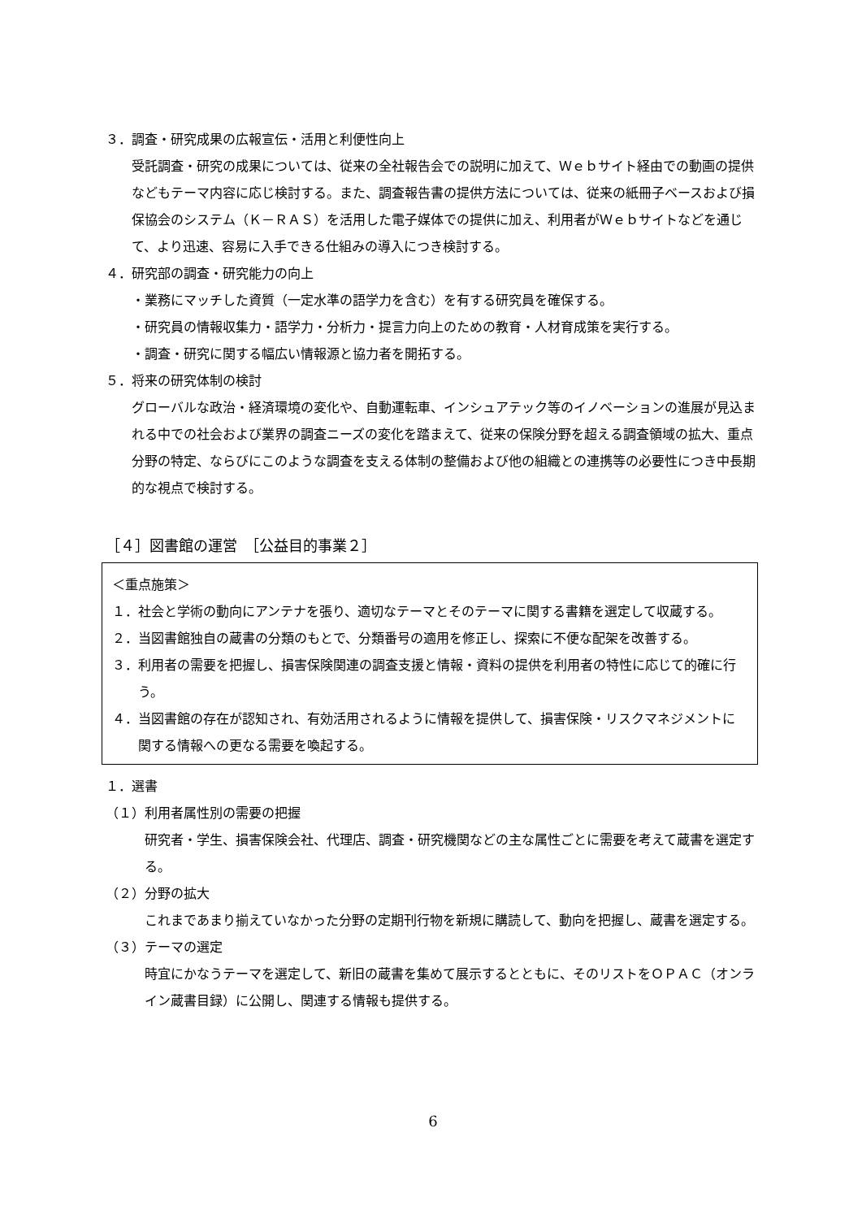３．調査・研究成果の広報宣伝・活用と利便性向上
受託調査・研究の成果については、従来の全社報告会での説明に加えて、Ｗｅｂサイト経由での動画の提供などもテーマ内容に応じ検討する。また、調査報告書の提供方法については、従来の紙冊子ベースおよび損保協会のシステム（Ｋ－ＲＡＳ）を活用した電子媒体での提供に加え、利用者がＷｅｂサイトなどを通じて、より迅速、容易に入手できる仕組みの導入につき検討する。
４．研究部の調査・研究能力の向上
・業務にマッチした資質（一定水準の語学力を含む）を有する研究員を確保する。
・研究員の情報収集力・語学力・分析力・提言力向上のための教育・人材育成策を実行する。
・調査・研究に関する幅広い情報源と協力者を開拓する。
５．将来の研究体制の検討
グローバルな政治・経済環境の変化や、自動運転車、インシュアテック等のイノベーションの進展が見込まれる中での社会および業界の調査ニーズの変化を踏まえて、従来の保険分野を超える調査領域の拡大、重点分野の特定、ならびにこのような調査を支える体制の整備および他の組織との連携等の必要性につき中長期的な視点で検討する。
［４］図書館の運営　［公益目的事業２］
＜重点施策＞
１．社会と学術の動向にアンテナを張り、適切なテーマとそのテーマに関する書籍を選定して収蔵する。
２．当図書館独自の蔵書の分類のもとで、分類番号の適用を修正し、探索に不便な配架を改善する。
３．利用者の需要を把握し、損害保険関連の調査支援と情報・資料の提供を利用者の特性に応じて的確に行う。
４．当図書館の存在が認知され、有効活用されるように情報を提供して、損害保険・リスクマネジメントに関する情報への更なる需要を喚起する。
１．選書
（１）利用者属性別の需要の把握
研究者・学生、損害保険会社、代理店、調査・研究機関などの主な属性ごとに需要を考えて蔵書を選定する。
（２）分野の拡大
これまであまり揃えていなかった分野の定期刊行物を新規に購読して、動向を把握し、蔵書を選定する。
（３）テーマの選定
時宜にかなうテーマを選定して、新旧の蔵書を集めて展示するとともに、そのリストをＯＰＡＣ（オンライン蔵書目録）に公開し、関連する情報も提供する。
6